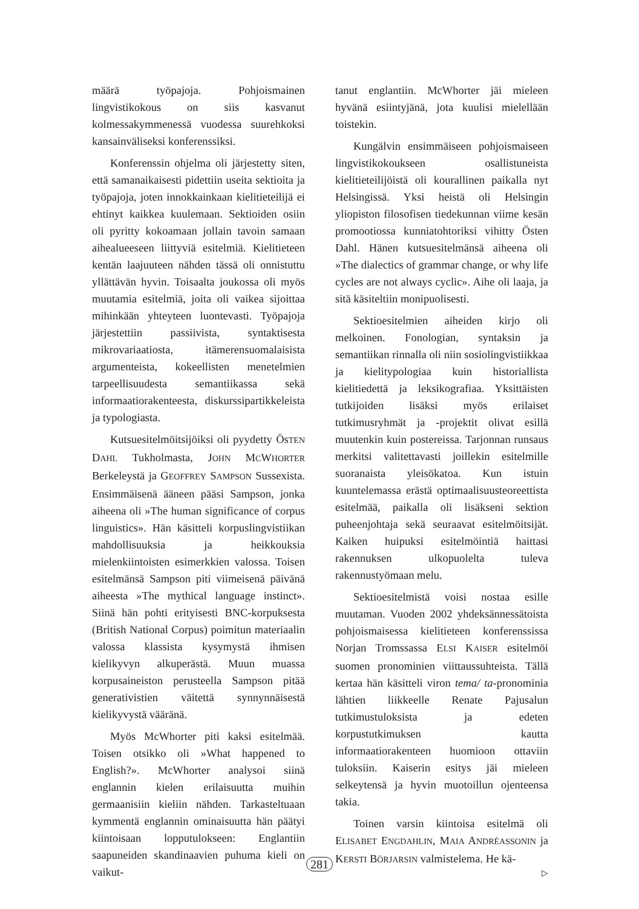määrä työpajoja. Pohjoismainen lingvistikokous on siis kasvanut kolmessakymmenessä vuodessa suurehkoksi kansainväliseksi konferenssiksi.
Konferenssin ohjelma oli järjestetty siten, että samanaikaisesti pidettiin useita sektioita ja työpajoja, joten innokkainkaan kielitieteilijä ei ehtinyt kaikkea kuulemaan. Sektioiden osiin oli pyritty kokoamaan jollain tavoin samaan aihealueeseen liittyviä esitelmiä. Kielitieteen kentän laajuuteen nähden tässä oli onnistuttu yllättävän hyvin. Toisaalta joukossa oli myös muutamia esitelmiä, joita oli vaikea sijoittaa mihinkään yhteyteen luontevasti. Työpajoja järjestettiin passiivista, syntaktisesta mikrovariaatiosta, itämerensuomalaisista argumenteista, kokeellisten menetelmien tarpeellisuudesta semantiikassa sekä informaatiorakenteesta, diskurssipartikkeleista ja typologiasta.
Kutsuesitelmöitsijöiksi oli pyydetty ÖsTEN DAHL Tukholmasta, JOHN MCWHORTER Berkeleystä ja GEOFFREY SAMPSON Sussexista. Ensimmäisenä ääneen pääsi Sampson, jonka aiheena oli »The human significance of corpus linguistics». Hän käsitteli korpuslingvistiikan mahdollisuuksia ja heikkouksia mielenkiintoisten esimerkkien valossa. Toisen esitelmänsä Sampson piti viimeisenä päivänä aiheesta »The mythical language instinct». Siinä hän pohti erityisesti BNC-korpuksesta (British National Corpus) poimitun materiaalin valossa klassista kysymystä ihmisen kielikyvyn alkuperästä. Muun muassa korpusaineiston perusteella Sampson pitää generativistien väitettä synnynnäisestä kielikyvystä vääränä.
Myös McWhorter piti kaksi esitelmää. Toisen otsikko oli »What happened to English?». McWhorter analysoi siinä englannin kielen erilaisuutta muihin germaanisiin kieliin nähden. Tarkasteltuaan kymmentä englannin ominaisuutta hän päätyi kiintoisaan lopputulokseen: Englantiin saapuneiden skandinaavien puhuma kieli on vaikut-
tanut englantiin. McWhorter jäi mieleen hyvänä esiintyjänä, jota kuulisi mielellään toistekin.
Kungälvin ensimmäiseen pohjoismaiseen lingvistikokoukseen osallistuneista kielitieteilijöistä oli kourallinen paikalla nyt Helsingissä. Yksi heistä oli Helsingin yliopiston filosofisen tiedekunnan viime kesän promootiossa kunniatohtoriksi vihitty Östen Dahl. Hänen kutsuesitelmänsä aiheena oli »The dialectics of grammar change, or why life cycles are not always cyclic». Aihe oli laaja, ja sitä käsiteltiin monipuolisesti.
Sektioesitelmien aiheiden kirjo oli melkoinen. Fonologian, syntaksin ja semantiikan rinnalla oli niin sosiolingvistiikkaa ja kielitypologiaa kuin historiallista kielitiedettä ja leksikografiaa. Yksittäisten tutkijoiden lisäksi myös erilaiset tutkimusryhmät ja -projektit olivat esillä muutenkin kuin postereissa. Tarjonnan runsaus merkitsi valitettavasti joillekin esitelmille suoranaista yleisökatoa. Kun istuin kuuntelemassa erästä optimaalisuusteoreettista esitelmää, paikalla oli lisäkseni sektion puheenjohtaja sekä seuraavat esitelmöitsijät. Kaiken huipuksi esitelmöintiä haittasi rakennuksen ulkopuolelta tuleva rakennustyömaan melu.
Sektioesitelmistä voisi nostaa esille muutaman. Vuoden 2002 yhdeksännessätoista pohjoismaisessa kielitieteen konferenssissa Norjan Tromssassa ELSI KAISER esitelmöi suomen pronominien viittaussuhteista. Tällä kertaa hän käsitteli viron tema/ ta-pronominia lähtien liikkeelle Renate Pajusalun tutkimustuloksista ja edeten korpustutkimuksen kautta informaatiorakenteen huomioon ottaviin tuloksiin. Kaiserin esitys jäi mieleen selkeytensä ja hyvin muotoillun ojenteensa takia.
Toinen varsin kiintoisa esitelmä oli ELISABET ENGDAHLIN, MAIA ANDRÉASSONIN ja KERSTI BÖRJARSIN valmistelema. He kä-
▷
281